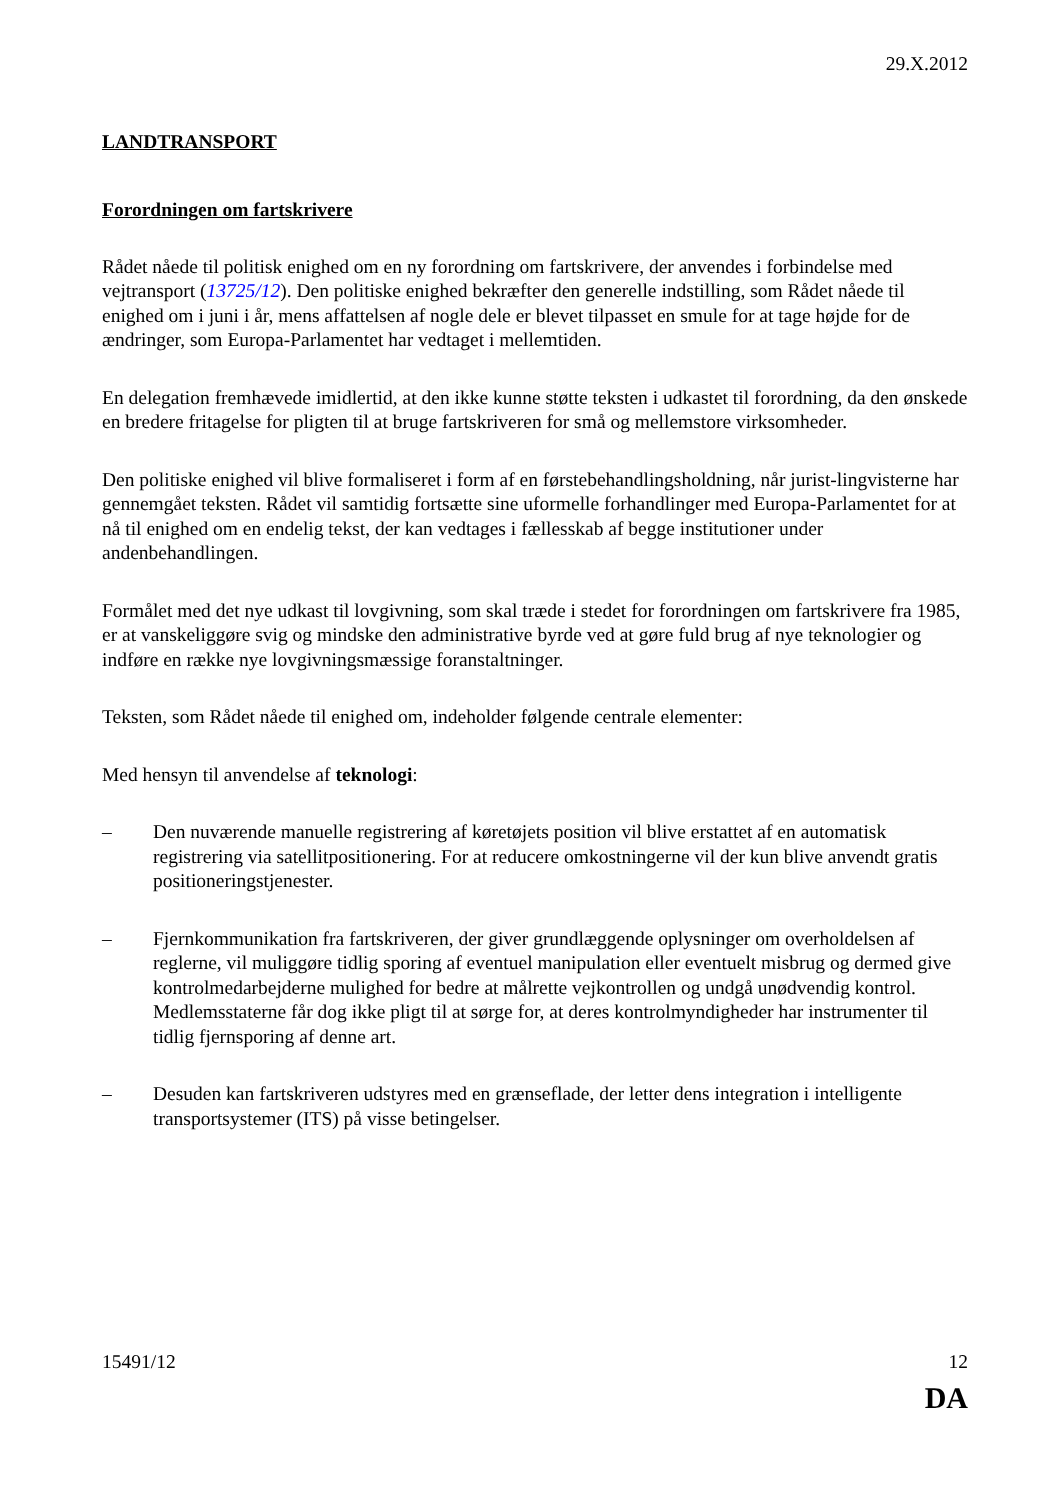29.X.2012
LANDTRANSPORT
Forordningen om fartskrivere
Rådet nåede til politisk enighed om en ny forordning om fartskrivere, der anvendes i forbindelse med vejtransport (13725/12). Den politiske enighed bekræfter den generelle indstilling, som Rådet nåede til enighed om i juni i år, mens affattelsen af nogle dele er blevet tilpasset en smule for at tage højde for de ændringer, som Europa-Parlamentet har vedtaget i mellemtiden.
En delegation fremhævede imidlertid, at den ikke kunne støtte teksten i udkastet til forordning, da den ønskede en bredere fritagelse for pligten til at bruge fartskriveren for små og mellemstore virksomheder.
Den politiske enighed vil blive formaliseret i form af en førstebehandlingsholdning, når jurist-lingvisterne har gennemgået teksten. Rådet vil samtidig fortsætte sine uformelle forhandlinger med Europa-Parlamentet for at nå til enighed om en endelig tekst, der kan vedtages i fællesskab af begge institutioner under andenbehandlingen.
Formålet med det nye udkast til lovgivning, som skal træde i stedet for forordningen om fartskrivere fra 1985, er at vanskeliggøre svig og mindske den administrative byrde ved at gøre fuld brug af nye teknologier og indføre en række nye lovgivningsmæssige foranstaltninger.
Teksten, som Rådet nåede til enighed om, indeholder følgende centrale elementer:
Med hensyn til anvendelse af teknologi:
– Den nuværende manuelle registrering af køretøjets position vil blive erstattet af en automatisk registrering via satellitpositionering. For at reducere omkostningerne vil der kun blive anvendt gratis positioneringstjenester.
– Fjernkommunikation fra fartskriveren, der giver grundlæggende oplysninger om overholdelsen af reglerne, vil muliggøre tidlig sporing af eventuel manipulation eller eventuelt misbrug og dermed give kontrolmedarbejderne mulighed for bedre at målrette vejkontrollen og undgå unødvendig kontrol. Medlemsstaterne får dog ikke pligt til at sørge for, at deres kontrolmyndigheder har instrumenter til tidlig fjernsporing af denne art.
– Desuden kan fartskriveren udstyres med en grænseflade, der letter dens integration i intelligente transportsystemer (ITS) på visse betingelser.
15491/12 12
DA